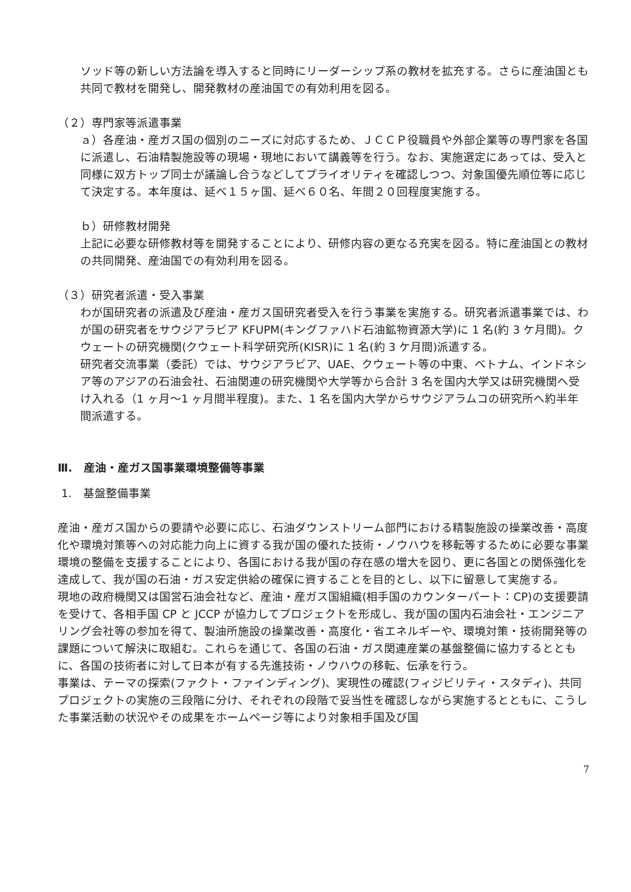ソッド等の新しい方法論を導入すると同時にリーダーシップ系の教材を拡充する。さらに産油国とも共同で教材を開発し、開発教材の産油国での有効利用を図る。
（２）専門家等派遣事業
ａ）各産油・産ガス国の個別のニーズに対応するため、ＪＣＣＰ役職員や外部企業等の専門家を各国に派遣し、石油精製施設等の現場・現地において講義等を行う。なお、実施選定にあっては、受入と同様に双方トップ同士が議論し合うなどしてプライオリティを確認しつつ、対象国優先順位等に応じて決定する。本年度は、延べ１５ヶ国、延べ６０名、年間２０回程度実施する。
ｂ）研修教材開発
上記に必要な研修教材等を開発することにより、研修内容の更なる充実を図る。特に産油国との教材の共同開発、産油国での有効利用を図る。
（３）研究者派遣・受入事業
わが国研究者の派遣及び産油・産ガス国研究者受入を行う事業を実施する。研究者派遣事業では、わが国の研究者をサウジアラビア KFUPM(キングファハド石油鉱物資源大学)に 1 名(約 3 ケ月間)。クウェートの研究機関(クウェート科学研究所(KISR)に 1 名(約 3 ケ月間)派遣する。
研究者交流事業（委託）では、サウジアラビア、UAE、クウェート等の中東、ベトナム、インドネシア等のアジアの石油会社、石油関連の研究機関や大学等から合計 3 名を国内大学又は研究機関へ受け入れる（1 ヶ月〜1 ヶ月間半程度)。また、1 名を国内大学からサウジアラムコの研究所へ約半年間派遣する。
Ⅲ.　産油・産ガス国事業環境整備等事業
1.　基盤整備事業
産油・産ガス国からの要請や必要に応じ、石油ダウンストリーム部門における精製施設の操業改善・高度化や環境対策等への対応能力向上に資する我が国の優れた技術・ノウハウを移転等するために必要な事業環境の整備を支援することにより、各国における我が国の存在感の増大を図り、更に各国との関係強化を達成して、我が国の石油・ガス安定供給の確保に資することを目的とし、以下に留意して実施する。
現地の政府機関又は国営石油会社など、産油・産ガス国組織(相手国のカウンターパート：CP)の支援要請を受けて、各相手国 CP と JCCP が協力してプロジェクトを形成し、我が国の国内石油会社・エンジニアリング会社等の参加を得て、製油所施設の操業改善・高度化・省エネルギーや、環境対策・技術開発等の課題について解決に取組む。これらを通じて、各国の石油・ガス関連産業の基盤整備に協力するとともに、各国の技術者に対して日本が有する先進技術・ノウハウの移転、伝承を行う。
事業は、テーマの探索(ファクト・ファインディング)、実現性の確認(フィジビリティ・スタディ)、共同プロジェクトの実施の三段階に分け、それぞれの段階で妥当性を確認しながら実施するとともに、こうした事業活動の状況やその成果をホームページ等により対象相手国及び国
7